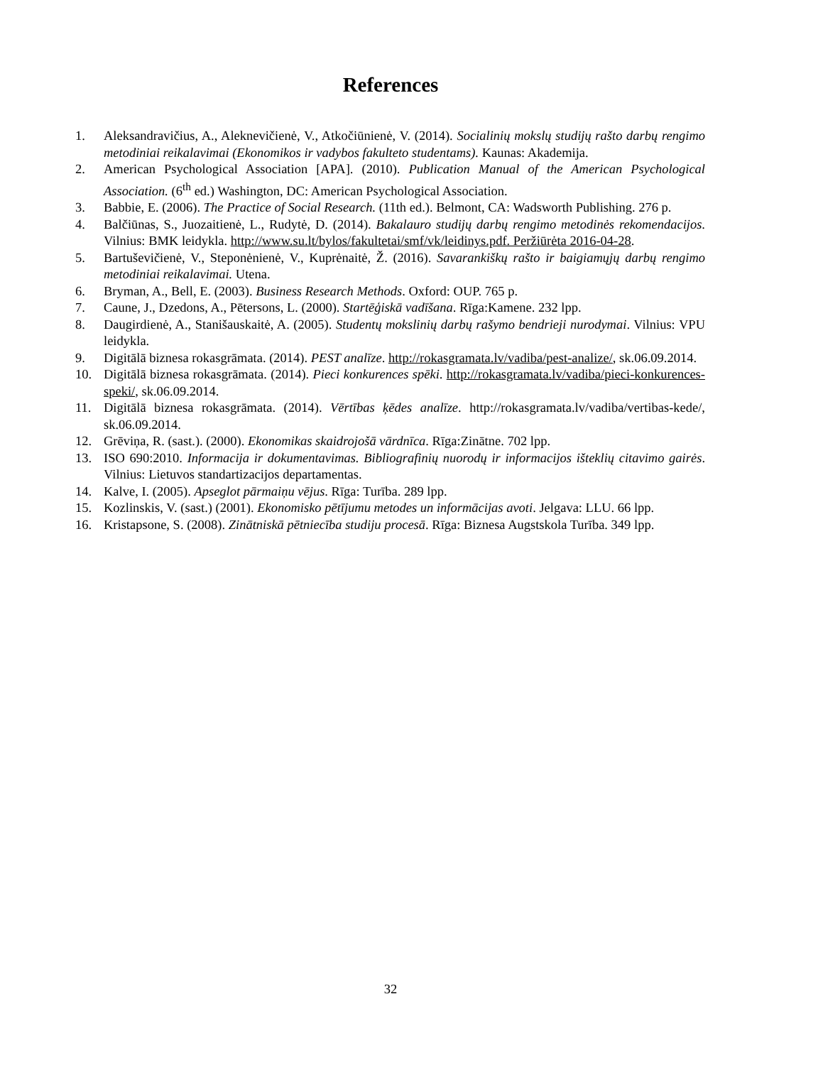References
1. Aleksandravičius, A., Aleknevičienė, V., Atkočiūnienė, V. (2014). Socialinių mokslų studijų rašto darbų rengimo metodiniai reikalavimai (Ekonomikos ir vadybos fakulteto studentams). Kaunas: Akademija.
2. American Psychological Association [APA]. (2010). Publication Manual of the American Psychological Association. (6<sup>th</sup> ed.) Washington, DC: American Psychological Association.
3. Babbie, E. (2006). The Practice of Social Research. (11th ed.). Belmont, CA: Wadsworth Publishing. 276 p.
4. Balčiūnas, S., Juozaitienė, L., Rudytė, D. (2014). Bakalauro studijų darbų rengimo metodinės rekomendacijos. Vilnius: BMK leidykla. http://www.su.lt/bylos/fakultetai/smf/vk/leidinys.pdf. Peržiūrėta 2016-04-28.
5. Bartuševičienė, V., Steponėnienė, V., Kuprėnaitė, Ž. (2016). Savarankiškų rašto ir baigiamųjų darbų rengimo metodiniai reikalavimai. Utena.
6. Bryman, A., Bell, E. (2003). Business Research Methods. Oxford: OUP. 765 p.
7. Caune, J., Dzedons, A., Pētersons, L. (2000). Startēģiskā vadīšana. Rīga:Kamene. 232 lpp.
8. Daugirdienė, A., Stanišauskaitė, A. (2005). Studentų mokslinių darbų rašymo bendrieji nurodymai. Vilnius: VPU leidykla.
9. Digitālā biznesa rokasgrāmata. (2014). PEST analīze. http://rokasgramata.lv/vadiba/pest-analize/, sk.06.09.2014.
10. Digitālā biznesa rokasgrāmata. (2014). Pieci konkurences spēki. http://rokasgramata.lv/vadiba/pieci-konkurences-speki/, sk.06.09.2014.
11. Digitālā biznesa rokasgrāmata. (2014). Vērtības ķēdes analīze. http://rokasgramata.lv/vadiba/vertibas-kede/, sk.06.09.2014.
12. Grēviņa, R. (sast.). (2000). Ekonomikas skaidrojošā vārdnīca. Rīga:Zinātne. 702 lpp.
13. ISO 690:2010. Informacija ir dokumentavimas. Bibliografinių nuorodų ir informacijos išteklių citavimo gairės. Vilnius: Lietuvos standartizacijos departamentas.
14. Kalve, I. (2005). Apseglot pārmaiņu vējus. Rīga: Turība. 289 lpp.
15. Kozlinskis, V. (sast.) (2001). Ekonomisko pētījumu metodes un informācijas avoti. Jelgava: LLU. 66 lpp.
16. Kristapsone, S. (2008). Zinātniskā pētniecība studiju procesā. Rīga: Biznesa Augstskola Turība. 349 lpp.
32